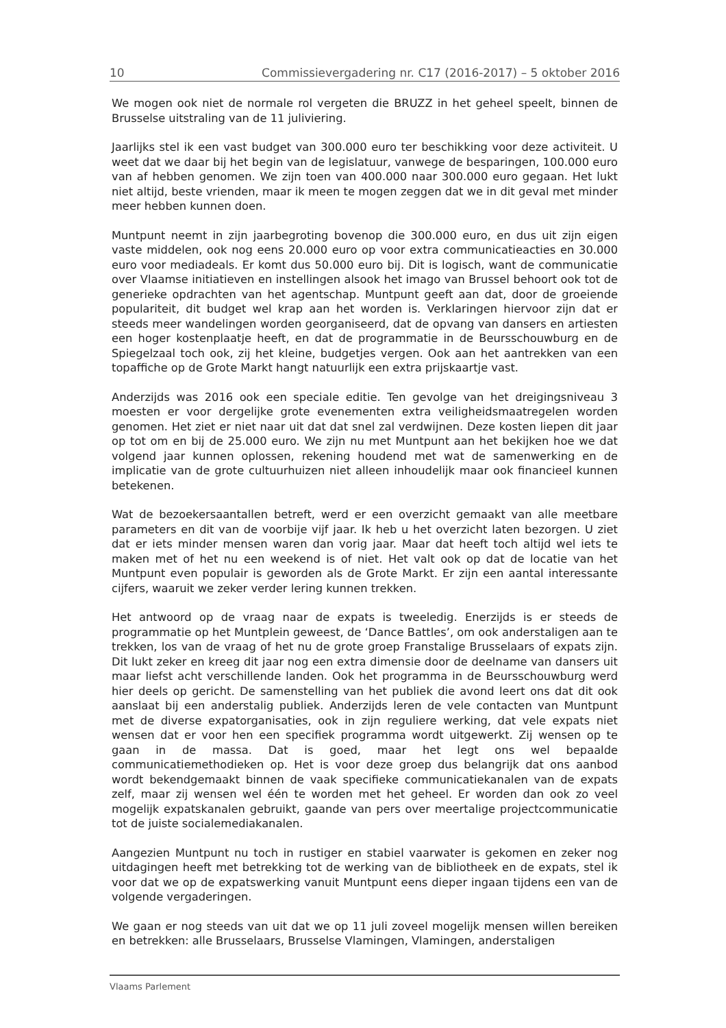10 Commissievergadering nr. C17 (2016-2017) – 5 oktober 2016
We mogen ook niet de normale rol vergeten die BRUZZ in het geheel speelt, binnen de Brusselse uitstraling van de 11 juliviering.
Jaarlijks stel ik een vast budget van 300.000 euro ter beschikking voor deze activiteit. U weet dat we daar bij het begin van de legislatuur, vanwege de besparingen, 100.000 euro van af hebben genomen. We zijn toen van 400.000 naar 300.000 euro gegaan. Het lukt niet altijd, beste vrienden, maar ik meen te mogen zeggen dat we in dit geval met minder meer hebben kunnen doen.
Muntpunt neemt in zijn jaarbegroting bovenop die 300.000 euro, en dus uit zijn eigen vaste middelen, ook nog eens 20.000 euro op voor extra communicatieacties en 30.000 euro voor mediadeals. Er komt dus 50.000 euro bij. Dit is logisch, want de communicatie over Vlaamse initiatieven en instellingen alsook het imago van Brussel behoort ook tot de generieke opdrachten van het agentschap. Muntpunt geeft aan dat, door de groeiende populariteit, dit budget wel krap aan het worden is. Verklaringen hiervoor zijn dat er steeds meer wandelingen worden georganiseerd, dat de opvang van dansers en artiesten een hoger kostenplaatje heeft, en dat de programmatie in de Beursschouwburg en de Spiegelzaal toch ook, zij het kleine, budgetjes vergen. Ook aan het aantrekken van een topaffiche op de Grote Markt hangt natuurlijk een extra prijskaartje vast.
Anderzijds was 2016 ook een speciale editie. Ten gevolge van het dreigingsniveau 3 moesten er voor dergelijke grote evenementen extra veiligheidsmaatregelen worden genomen. Het ziet er niet naar uit dat dat snel zal verdwijnen. Deze kosten liepen dit jaar op tot om en bij de 25.000 euro. We zijn nu met Muntpunt aan het bekijken hoe we dat volgend jaar kunnen oplossen, rekening houdend met wat de samenwerking en de implicatie van de grote cultuurhuizen niet alleen inhoudelijk maar ook financieel kunnen betekenen.
Wat de bezoekersaantallen betreft, werd er een overzicht gemaakt van alle meetbare parameters en dit van de voorbije vijf jaar. Ik heb u het overzicht laten bezorgen. U ziet dat er iets minder mensen waren dan vorig jaar. Maar dat heeft toch altijd wel iets te maken met of het nu een weekend is of niet. Het valt ook op dat de locatie van het Muntpunt even populair is geworden als de Grote Markt. Er zijn een aantal interessante cijfers, waaruit we zeker verder lering kunnen trekken.
Het antwoord op de vraag naar de expats is tweeledig. Enerzijds is er steeds de programmatie op het Muntplein geweest, de ‘Dance Battles’, om ook anderstaligen aan te trekken, los van de vraag of het nu de grote groep Franstalige Brusselaars of expats zijn. Dit lukt zeker en kreeg dit jaar nog een extra dimensie door de deelname van dansers uit maar liefst acht verschillende landen. Ook het programma in de Beursschouwburg werd hier deels op gericht. De samenstelling van het publiek die avond leert ons dat dit ook aanslaat bij een anderstalig publiek. Anderzijds leren de vele contacten van Muntpunt met de diverse expatorganisaties, ook in zijn reguliere werking, dat vele expats niet wensen dat er voor hen een specifiek programma wordt uitgewerkt. Zij wensen op te gaan in de massa. Dat is goed, maar het legt ons wel bepaalde communicatiemethodieken op. Het is voor deze groep dus belangrijk dat ons aanbod wordt bekendgemaakt binnen de vaak specifieke communicatiekanalen van de expats zelf, maar zij wensen wel één te worden met het geheel. Er worden dan ook zo veel mogelijk expatskanalen gebruikt, gaande van pers over meertalige projectcommunicatie tot de juiste socialemediakanalen.
Aangezien Muntpunt nu toch in rustiger en stabiel vaarwater is gekomen en zeker nog uitdagingen heeft met betrekking tot de werking van de bibliotheek en de expats, stel ik voor dat we op de expatswerking vanuit Muntpunt eens dieper ingaan tijdens een van de volgende vergaderingen.
We gaan er nog steeds van uit dat we op 11 juli zoveel mogelijk mensen willen bereiken en betrekken: alle Brusselaars, Brusselse Vlamingen, Vlamingen, anderstaligen
Vlaams Parlement